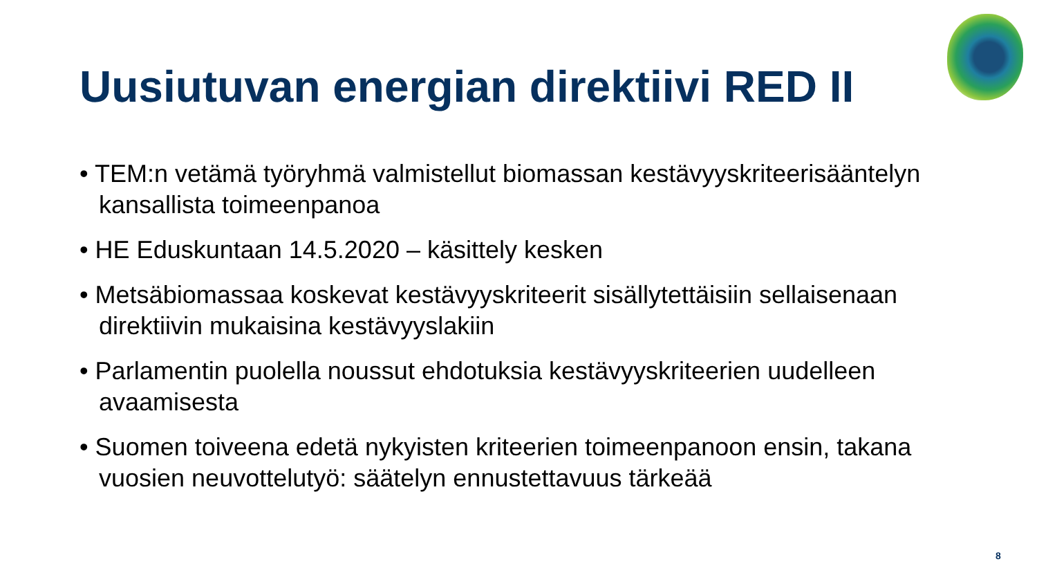Uusiutuvan energian direktiivi RED II
• TEM:n vetämä työryhmä valmistellut biomassan kestävyyskriteerisääntelyn kansallista toimeenpanoa
• HE Eduskuntaan 14.5.2020 – käsittely kesken
• Metsäbiomassaa koskevat kestävyyskriteerit sisällytettäisiin sellaisenaan direktiivin mukaisina kestävyyslakiin
• Parlamentin puolella noussut ehdotuksia kestävyyskriteerien uudelleen avaamisesta
• Suomen toiveena edetä nykyisten kriteerien toimeenpanoon ensin, takana vuosien neuvottelutyö: säätelyn ennustettavuus tärkeää
8